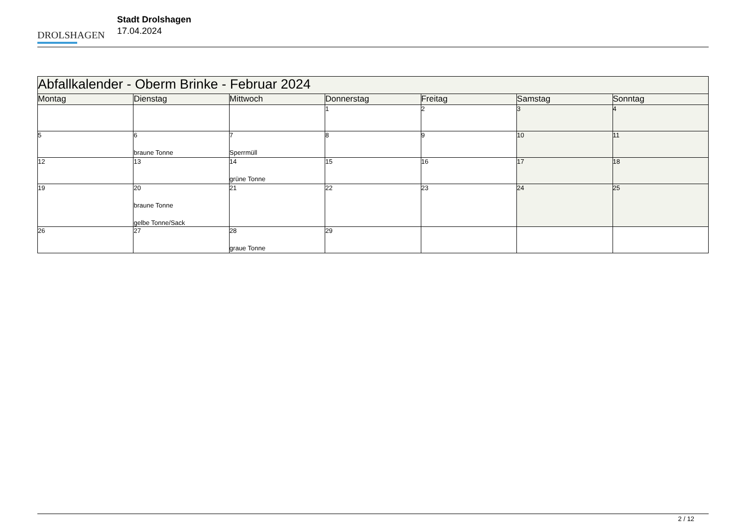DROLSHAGEN
Stadt Drolshagen
17.04.2024
| Abfallkalender - Oberm Brinke - Februar 2024 | | | | | | |
| --- | --- | --- | --- | --- | --- | --- |
| Montag | Dienstag | Mittwoch | Donnerstag | Freitag | Samstag | Sonntag |
| | | | 1 | 2 | 3 | 4 |
| 5 | 6 braune Tonne | 7 Sperrmüll | 8 | 9 | 10 | 11 |
| 12 | 13 | 14 grüne Tonne | 15 | 16 | 17 | 18 |
| 19 | 20 braune Tonne gelbe Tonne/Sack | 21 | 22 | 23 | 24 | 25 |
| 26 | 27 | 28 graue Tonne | 29 | | | |
2 / 12